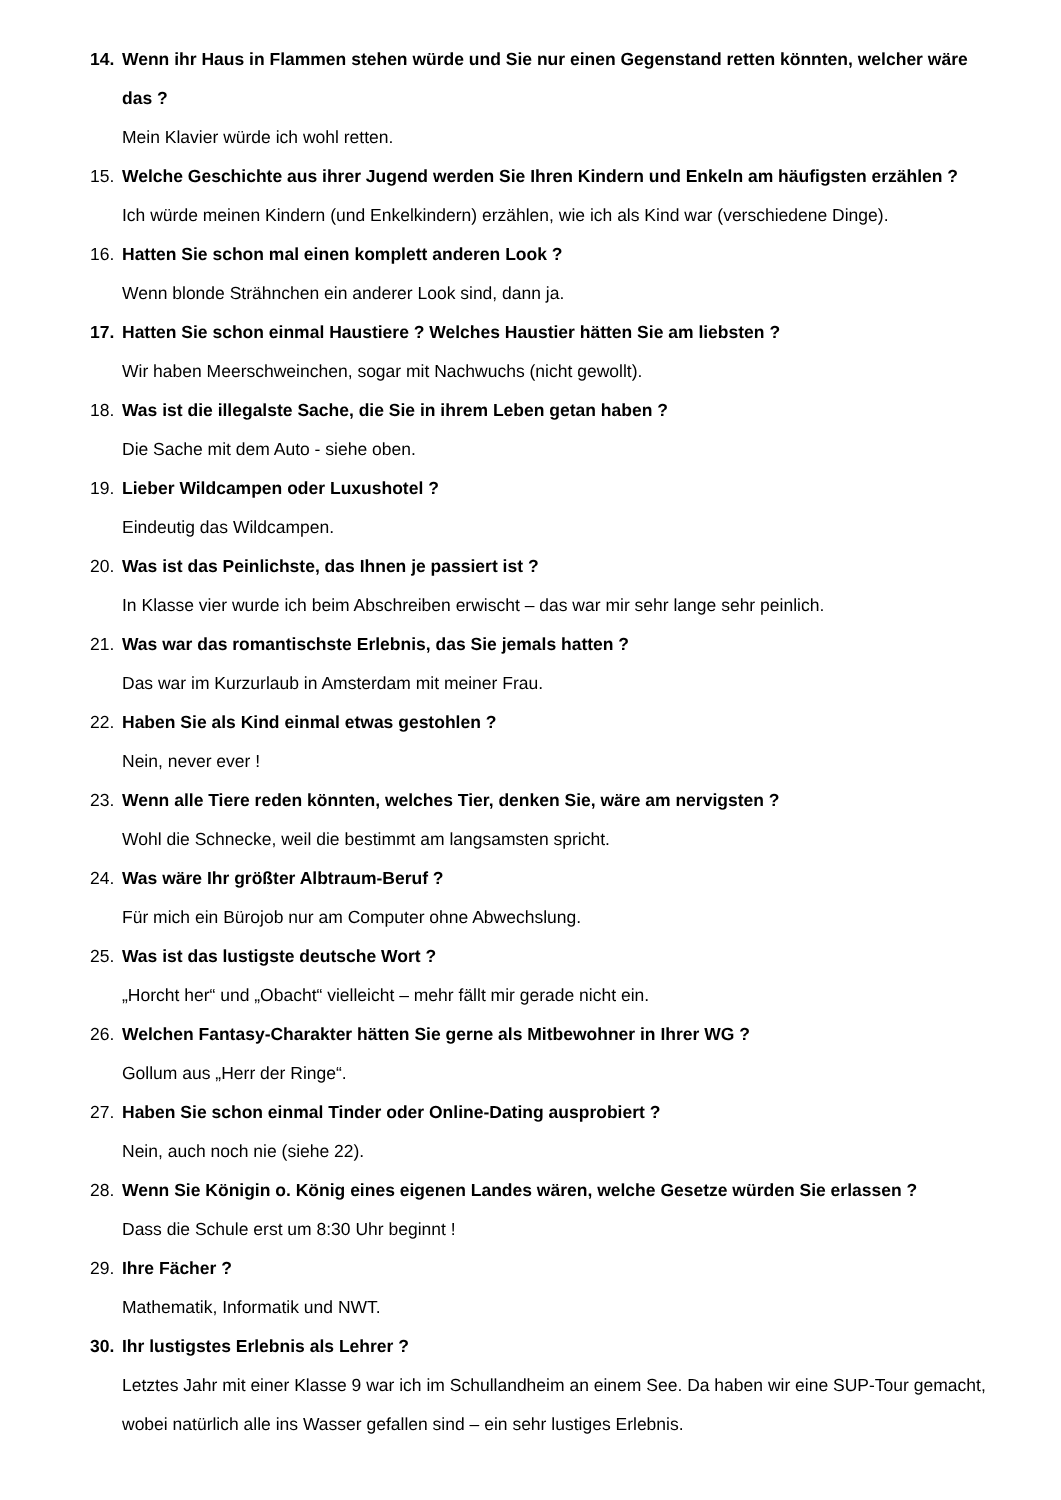14. Wenn ihr Haus in Flammen stehen würde und Sie nur einen Gegenstand retten könnten, welcher wäre das ?
Mein Klavier würde ich wohl retten.
15. Welche Geschichte aus ihrer Jugend werden Sie Ihren Kindern und Enkeln am häufigsten erzählen ?
Ich würde meinen Kindern (und Enkelkindern) erzählen, wie ich als Kind war (verschiedene Dinge).
16. Hatten Sie schon mal einen komplett anderen Look ?
Wenn blonde Strähnchen ein anderer Look sind, dann ja.
17. Hatten Sie schon einmal Haustiere ? Welches Haustier hätten Sie am liebsten ?
Wir haben Meerschweinchen, sogar mit Nachwuchs (nicht gewollt).
18. Was ist die illegalste Sache, die Sie in ihrem Leben getan haben ?
Die Sache mit dem Auto - siehe oben.
19. Lieber Wildcampen oder Luxushotel ?
Eindeutig das Wildcampen.
20. Was ist das Peinlichste, das Ihnen je passiert ist ?
In Klasse vier wurde ich beim Abschreiben erwischt – das war mir sehr lange sehr peinlich.
21. Was war das romantischste Erlebnis, das Sie jemals hatten ?
Das war im Kurzurlaub in Amsterdam mit meiner Frau.
22. Haben Sie als Kind einmal etwas gestohlen ?
Nein, never ever !
23. Wenn alle Tiere reden könnten, welches Tier, denken Sie, wäre am nervigsten ?
Wohl die Schnecke, weil die bestimmt am langsamsten spricht.
24. Was wäre Ihr größter Albtraum-Beruf ?
Für mich ein Bürojob nur am Computer ohne Abwechslung.
25. Was ist das lustigste deutsche Wort ?
„Horcht her“ und „Obacht“ vielleicht – mehr fällt mir gerade nicht ein.
26. Welchen Fantasy-Charakter hätten Sie gerne als Mitbewohner in Ihrer WG ?
Gollum aus „Herr der Ringe“.
27. Haben Sie schon einmal Tinder oder Online-Dating ausprobiert ?
Nein, auch noch nie (siehe 22).
28. Wenn Sie Königin o. König eines eigenen Landes wären, welche Gesetze würden Sie erlassen ?
Dass die Schule erst um 8:30 Uhr beginnt !
29. Ihre Fächer ?
Mathematik, Informatik und NWT.
30. Ihr lustigstes Erlebnis als Lehrer ?
Letztes Jahr mit einer Klasse 9 war ich im Schullandheim an einem See. Da haben wir eine SUP-Tour gemacht, wobei natürlich alle ins Wasser gefallen sind – ein sehr lustiges Erlebnis.